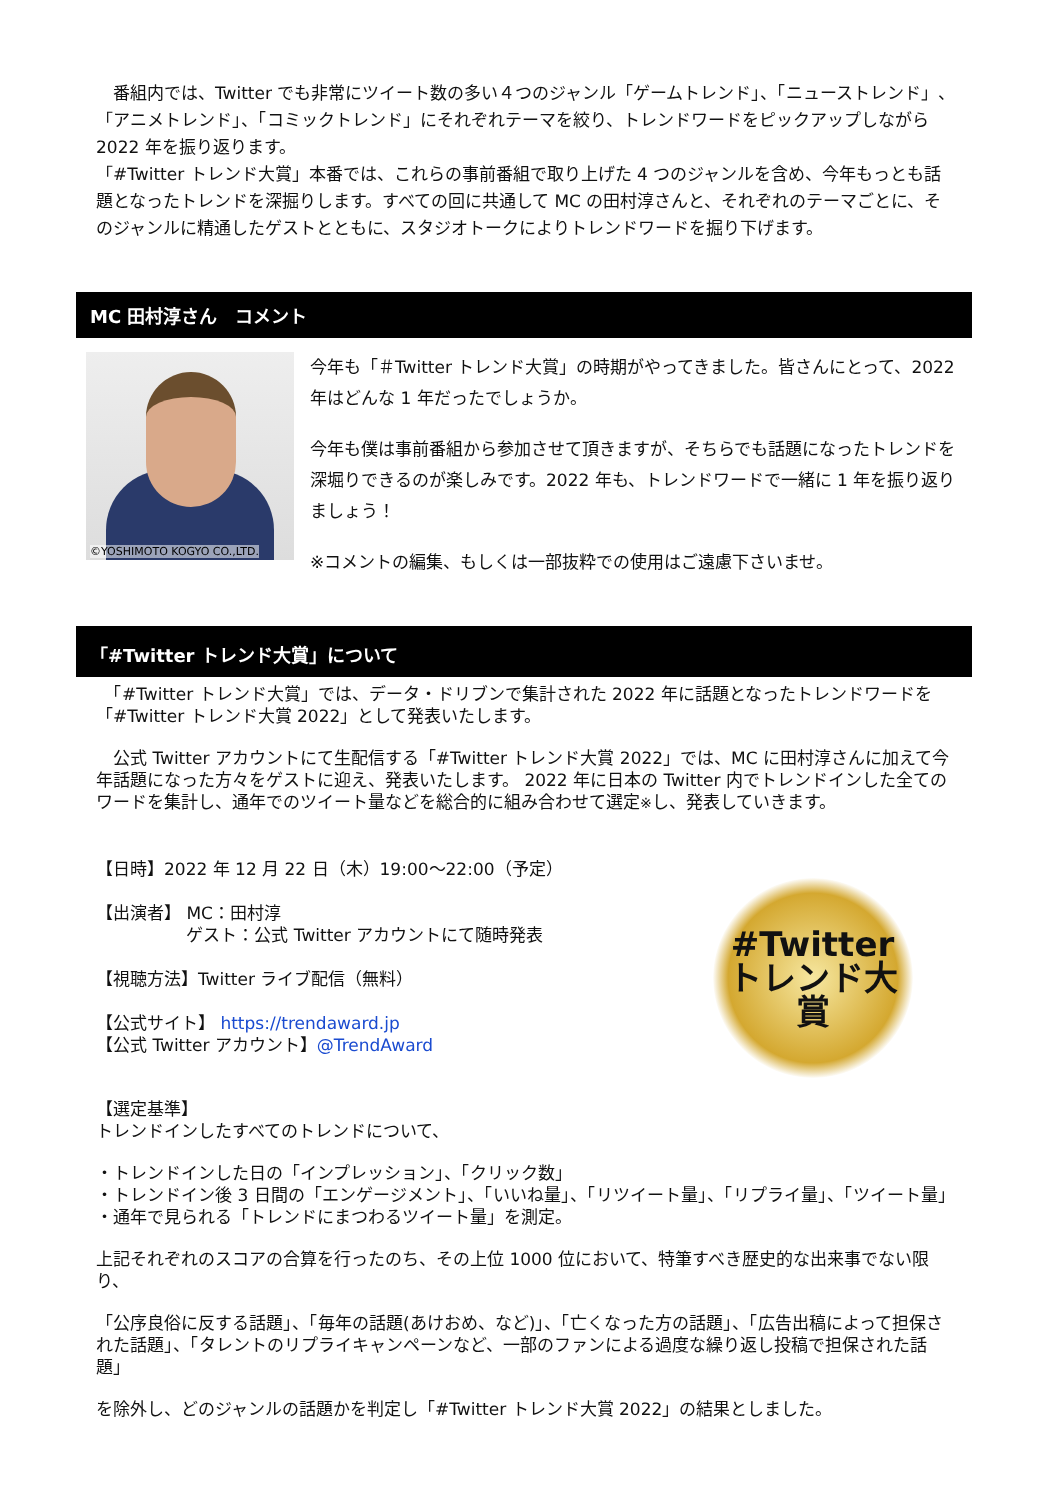番組内では、Twitter でも非常にツイート数の多い４つのジャンル「ゲームトレンド」、「ニューストレンド」、「アニメトレンド」、「コミックトレンド」にそれぞれテーマを絞り、トレンドワードをピックアップしながら 2022 年を振り返ります。
「#Twitter トレンド大賞」本番では、これらの事前番組で取り上げた 4 つのジャンルを含め、今年もっとも話題となったトレンドを深掘りします。すべての回に共通して MC の田村淳さんと、それぞれのテーマごとに、そのジャンルに精通したゲストとともに、スタジオトークによりトレンドワードを掘り下げます。
MC 田村淳さん　コメント
©YOSHIMOTO KOGYO CO.,LTD.
今年も「＃Twitter トレンド大賞」の時期がやってきました。皆さんにとって、2022 年はどんな 1 年だったでしょうか。
今年も僕は事前番組から参加させて頂きますが、そちらでも話題になったトレンドを深堀りできるのが楽しみです。2022 年も、トレンドワードで一緒に 1 年を振り返りましょう！
※コメントの編集、もしくは一部抜粋での使用はご遠慮下さいませ。
「#Twitter トレンド大賞」について
　「#Twitter トレンド大賞」では、データ・ドリブンで集計された 2022 年に話題となったトレンドワードを「#Twitter トレンド大賞 2022」として発表いたします。
　公式 Twitter アカウントにて生配信する「#Twitter トレンド大賞 2022」では、MC に田村淳さんに加えて今年話題になった方々をゲストに迎え、発表いたします。 2022 年に日本の Twitter 内でトレンドインした全てのワードを集計し、通年でのツイート量などを総合的に組み合わせて選定※し、発表していきます。
【日時】2022 年 12 月 22 日（木）19:00～22:00（予定）
【出演者】 MC：田村淳
　　　　　 ゲスト：公式 Twitter アカウントにて随時発表
【視聴方法】Twitter ライブ配信（無料）
【公式サイト】 https://trendaward.jp
【公式 Twitter アカウント】@TrendAward
#Twitter
トレンド大賞
【選定基準】
トレンドインしたすべてのトレンドについて、
・トレンドインした日の「インプレッション」、「クリック数」
・トレンドイン後 3 日間の「エンゲージメント」、「いいね量」、「リツイート量」、「リプライ量」、「ツイート量」
・通年で見られる「トレンドにまつわるツイート量」を測定。
上記それぞれのスコアの合算を行ったのち、その上位 1000 位において、特筆すべき歴史的な出来事でない限り、
「公序良俗に反する話題」、「毎年の話題(あけおめ、など)」、「亡くなった方の話題」、「広告出稿によって担保された話題」、「タレントのリプライキャンペーンなど、一部のファンによる過度な繰り返し投稿で担保された話題」
を除外し、どのジャンルの話題かを判定し「#Twitter トレンド大賞 2022」の結果としました。